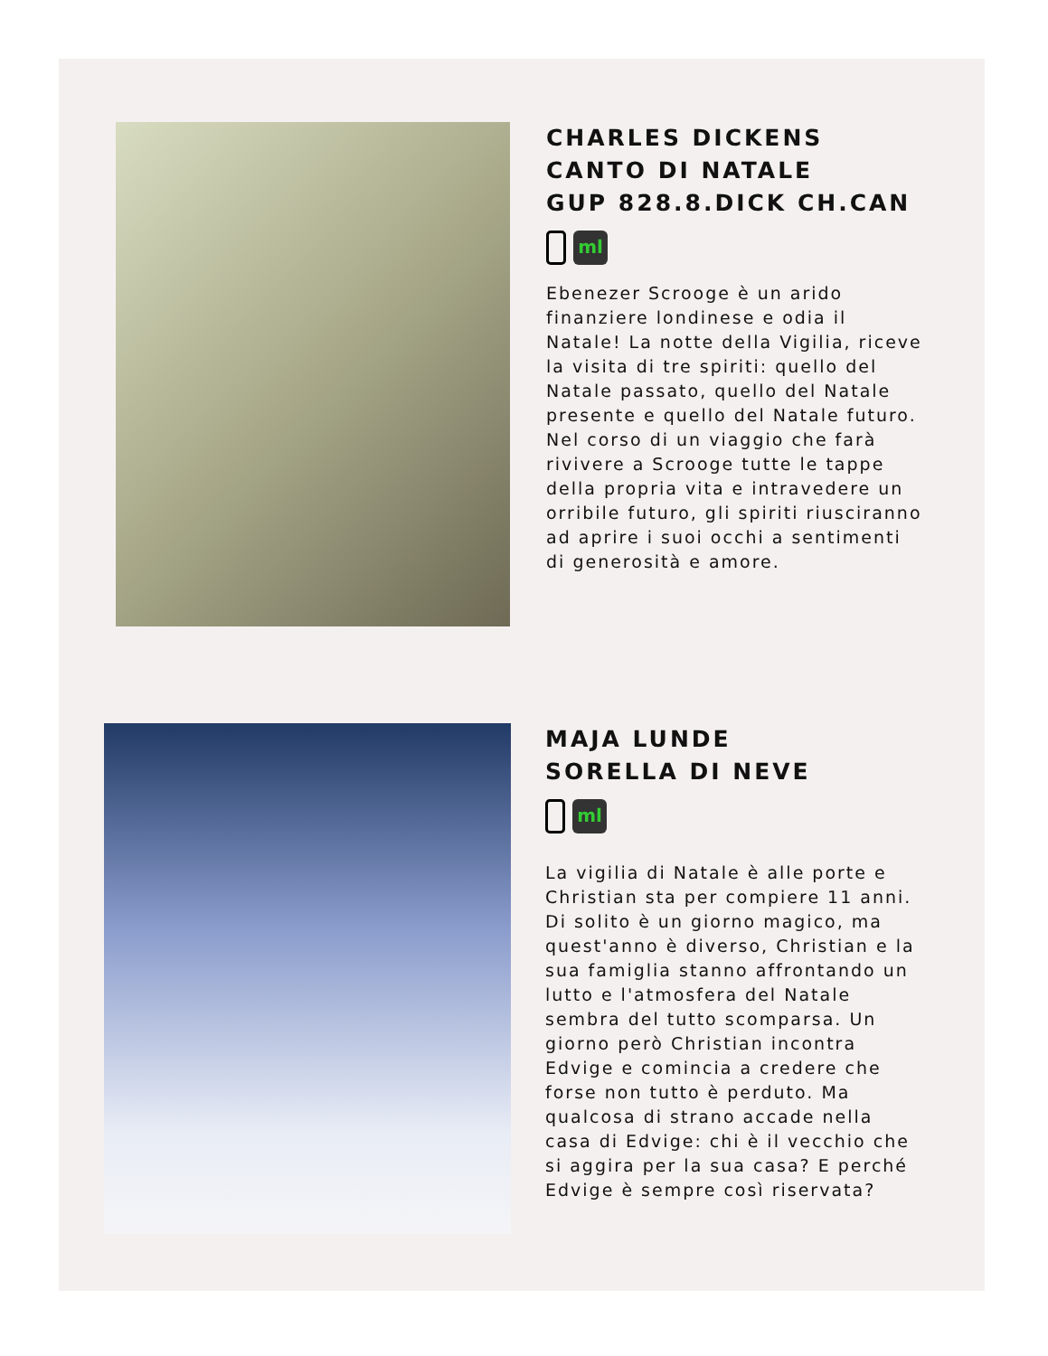CHARLES DICKENS
CANTO DI NATALE
GUP 828.8.DICK CH.CAN
ml
Ebenezer Scrooge è un arido
finanziere londinese e odia il
Natale! La notte della Vigilia, riceve
la visita di tre spiriti: quello del
Natale passato, quello del Natale
presente e quello del Natale futuro.
Nel corso di un viaggio che farà
rivivere a Scrooge tutte le tappe
della propria vita e intravedere un
orribile futuro, gli spiriti riusciranno
ad aprire i suoi occhi a sentimenti
di generosità e amore.
MAJA LUNDE
SORELLA DI NEVE
ml
La vigilia di Natale è alle porte e
Christian sta per compiere 11 anni.
Di solito è un giorno magico, ma
quest'anno è diverso, Christian e la
sua famiglia stanno affrontando un
lutto e l'atmosfera del Natale
sembra del tutto scomparsa. Un
giorno però Christian incontra
Edvige e comincia a credere che
forse non tutto è perduto. Ma
qualcosa di strano accade nella
casa di Edvige: chi è il vecchio che
si aggira per la sua casa? E perché
Edvige è sempre così riservata?